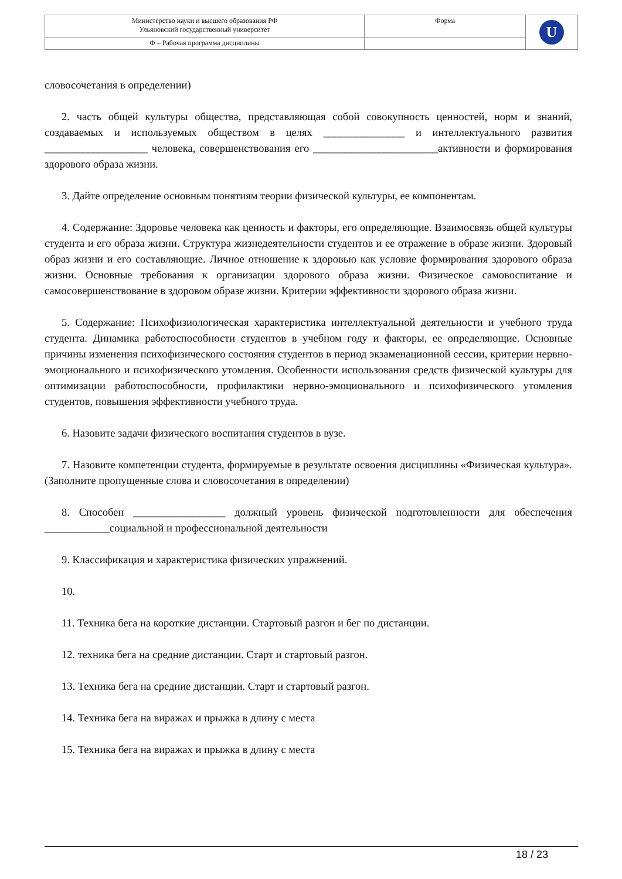| Министерство науки и высшего образования РФ Ульяновский государственный университет | Форма | U |
| Ф – Рабочая программа дисциплины | | |
словосочетания в определении)
2. часть общей культуры общества, представляющая собой совокупность ценностей, норм и знаний, создаваемых и используемых обществом в целях _______________ и интеллектуального развития ___________________ человека, совершенствования его _______________________активности и формирования здорового образа жизни.
3. Дайте определение основным понятиям теории физической культуры, ее компонентам.
4. Содержание: Здоровье человека как ценность и факторы, его определяющие. Взаимосвязь общей культуры студента и его образа жизни. Структура жизнедеятельности студентов и ее отражение в образе жизни. Здоровый образ жизни и его составляющие. Личное отношение к здоровью как условие формирования здорового образа жизни. Основные требования к организации здорового образа жизни. Физическое самовоспитание и самосовершенствование в здоровом образе жизни. Критерии эффективности здорового образа жизни.
5. Содержание: Психофизиологическая характеристика интеллектуальной деятельности и учебного труда студента. Динамика работоспособности студентов в учебном году и факторы, ее определяющие. Основные причины изменения психофизического состояния студентов в период экзаменационной сессии, критерии нервно-эмоционального и психофизического утомления. Особенности использования средств физической культуры для оптимизации работоспособности, профилактики нервно-эмоционального и психофизического утомления студентов, повышения эффективности учебного труда.
6. Назовите задачи физического воспитания студентов в вузе.
7. Назовите компетенции студента, формируемые в результате освоения дисциплины «Физическая культура». (Заполните пропущенные слова и словосочетания в определении)
8. Способен _________________ должный уровень физической подготовленности для обеспечения ____________социальной и профессиональной деятельности
9. Классификация и характеристика физических упражнений.
10.
11. Техника бега на короткие дистанции. Стартовый разгон и бег по дистанции.
12. техника бега на средние дистанции. Старт и стартовый разгон.
13. Техника бега на средние дистанции. Старт и стартовый разгон.
14. Техника бега на виражах и прыжка в длину с места
15. Техника бега на виражах и прыжка в длину с места
18 / 23